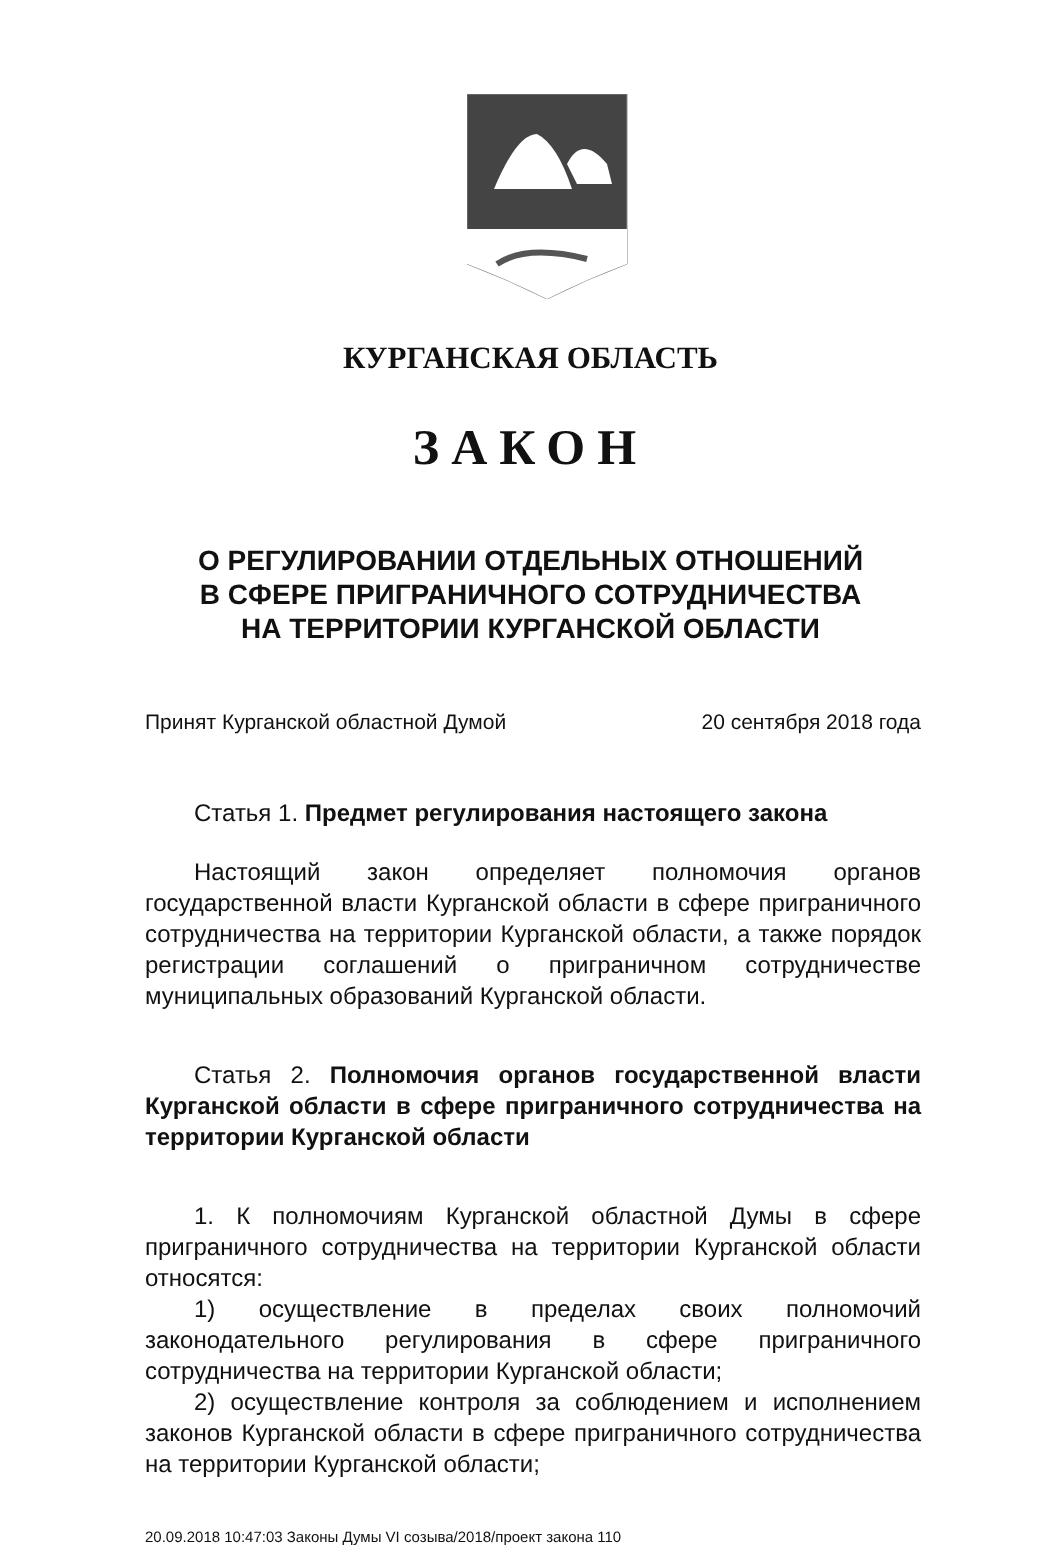КУРГАНСКАЯ ОБЛАСТЬ
ЗАКОН
О РЕГУЛИРОВАНИИ ОТДЕЛЬНЫХ ОТНОШЕНИЙ
В СФЕРЕ ПРИГРАНИЧНОГО СОТРУДНИЧЕСТВА
НА ТЕРРИТОРИИ КУРГАНСКОЙ ОБЛАСТИ
Принят Курганской областной Думой 20 сентября 2018 года
Статья 1. Предмет регулирования настоящего закона
Настоящий закон определяет полномочия органов государственной власти Курганской области в сфере приграничного сотрудничества на территории Курганской области, а также порядок регистрации соглашений о приграничном сотрудничестве муниципальных образований Курганской области.
Статья 2. Полномочия органов государственной власти Курганской области в сфере приграничного сотрудничества на территории Курганской области
1. К полномочиям Курганской областной Думы в сфере приграничного сотрудничества на территории Курганской области относятся:
1) осуществление в пределах своих полномочий законодательного регулирования в сфере приграничного сотрудничества на территории Курганской области;
2) осуществление контроля за соблюдением и исполнением законов Курганской области в сфере приграничного сотрудничества на территории Курганской области;
20.09.2018 10:47:03 Законы Думы VI созыва/2018/проект закона 110